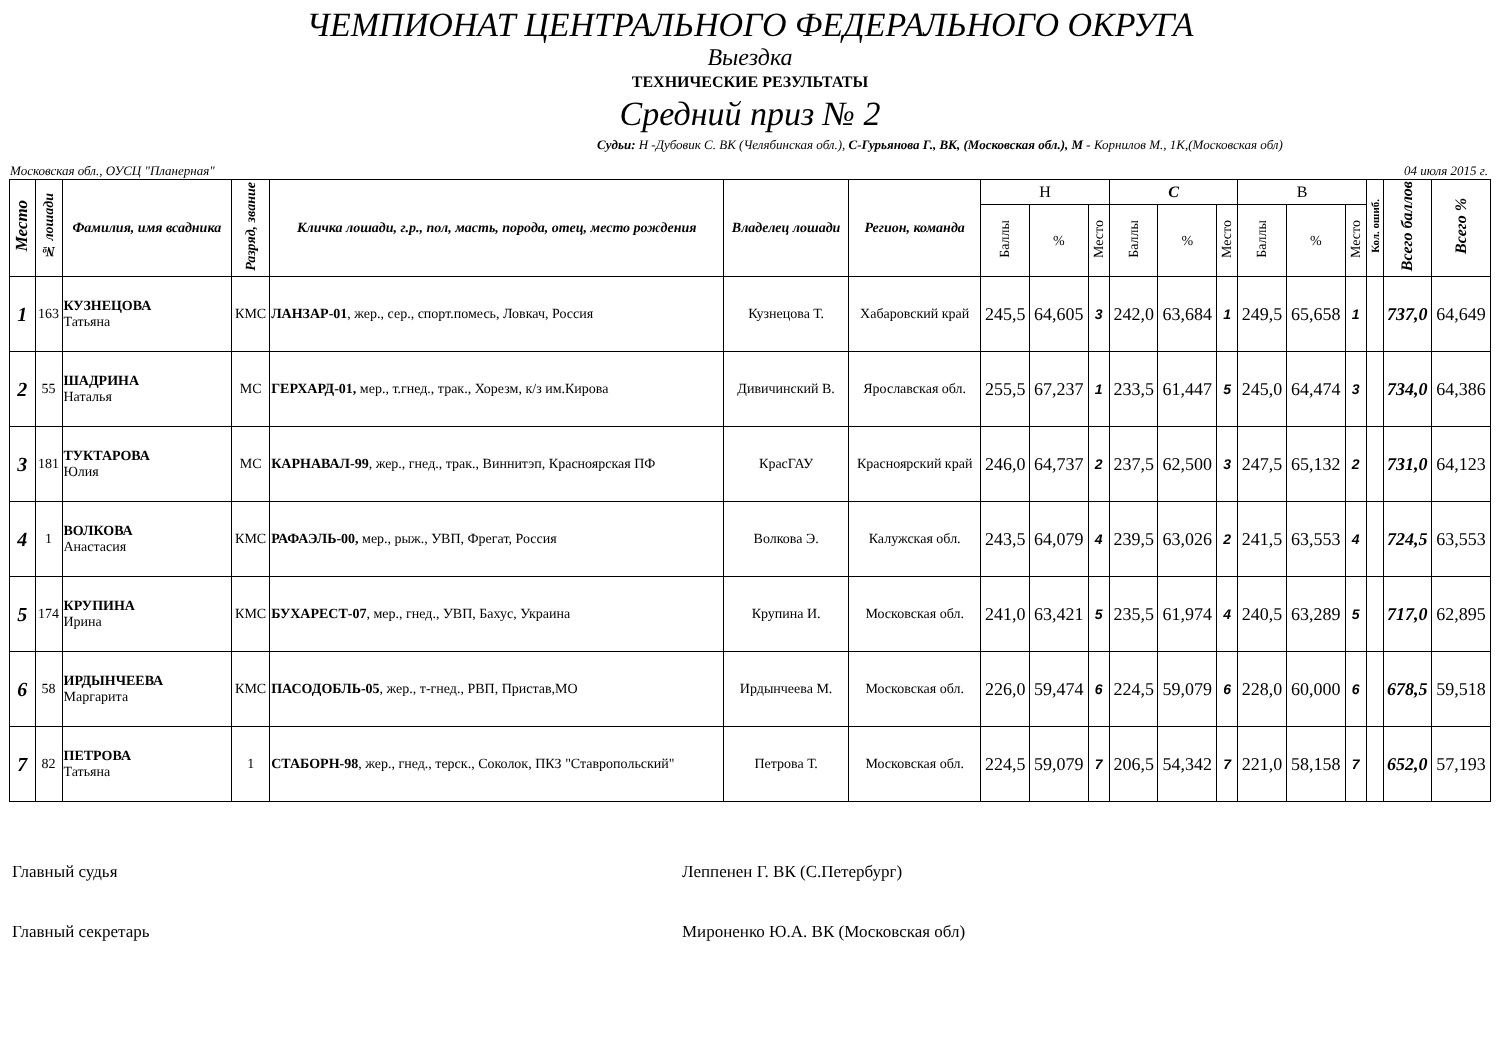ЧЕМПИОНАТ ЦЕНТРАЛЬНОГО ФЕДЕРАЛЬНОГО ОКРУГА
Выездка
ТЕХНИЧЕСКИЕ РЕЗУЛЬТАТЫ
Средний приз № 2
Судьи: Н -Дубовик С. ВК (Челябинская обл.), С-Гурьянова Г., ВК, (Московская обл.), М - Корнилов М., 1К,(Московская обл)
Московская обл., ОУСЦ "Планерная" 04 июля 2015 г.
| Место | № лошади | Фамилия, имя всадника | Разряд, звание | Кличка лошади, г.р., пол, масть, порода, отец, место рождения | Владелец лошади | Регион, команда | Н | | | С | | | В | | | Кол. ошиб. | Всего баллов | Всего % |
| --- | --- | --- | --- | --- | --- | --- | --- | --- | --- | --- | --- | --- | --- | --- | --- | --- | --- | --- |
| | | | | | | | Баллы | % | Место | Баллы | % | Место | Баллы | % | Место | | | |
| 1 | 163 | КУЗНЕЦОВА Татьяна | КМС | ЛАНЗАР-01 , жер., сер., спорт.помесь, Ловкач, Россия | Кузнецова Т. | Хабаровский край | 245,5 | 64,605 | 3 | 242,0 | 63,684 | 1 | 249,5 | 65,658 | 1 | | 737,0 | 64,649 |
| 2 | 55 | ШАДРИНА Наталья | МС | ГЕРХАРД-01, мер., т.гнед., трак., Хорезм, к/з им.Кирова | Дивичинский В. | Ярославская обл. | 255,5 | 67,237 | 1 | 233,5 | 61,447 | 5 | 245,0 | 64,474 | 3 | | 734,0 | 64,386 |
| 3 | 181 | ТУКТАРОВА Юлия | МС | КАРНАВАЛ-99 , жер., гнед., трак., Виннитэп, Красноярская ПФ | КрасГАУ | Красноярский край | 246,0 | 64,737 | 2 | 237,5 | 62,500 | 3 | 247,5 | 65,132 | 2 | | 731,0 | 64,123 |
| 4 | 1 | ВОЛКОВА Анастасия | КМС | РАФАЭЛЬ-00, мер., рыж., УВП, Фрегат, Россия | Волкова Э. | Калужская обл. | 243,5 | 64,079 | 4 | 239,5 | 63,026 | 2 | 241,5 | 63,553 | 4 | | 724,5 | 63,553 |
| 5 | 174 | КРУПИНА Ирина | КМС | БУХАРЕСТ-07 , мер., гнед., УВП, Бахус, Украина | Крупина И. | Московская обл. | 241,0 | 63,421 | 5 | 235,5 | 61,974 | 4 | 240,5 | 63,289 | 5 | | 717,0 | 62,895 |
| 6 | 58 | ИРДЫНЧЕЕВА Маргарита | КМС | ПАСОДОБЛЬ-05 , жер., т-гнед., РВП, Пристав,МО | Ирдынчеева М. | Московская обл. | 226,0 | 59,474 | 6 | 224,5 | 59,079 | 6 | 228,0 | 60,000 | 6 | | 678,5 | 59,518 |
| 7 | 82 | ПЕТРОВА Татьяна | 1 | СТАБОРН-98 , жер., гнед., терск., Соколок, ПКЗ "Ставропольский" | Петрова Т. | Московская обл. | 224,5 | 59,079 | 7 | 206,5 | 54,342 | 7 | 221,0 | 58,158 | 7 | | 652,0 | 57,193 |
Главный судья Леппенен Г. ВК (С.Петербург)
Главный секретарь Мироненко Ю.А. ВК (Московская обл)